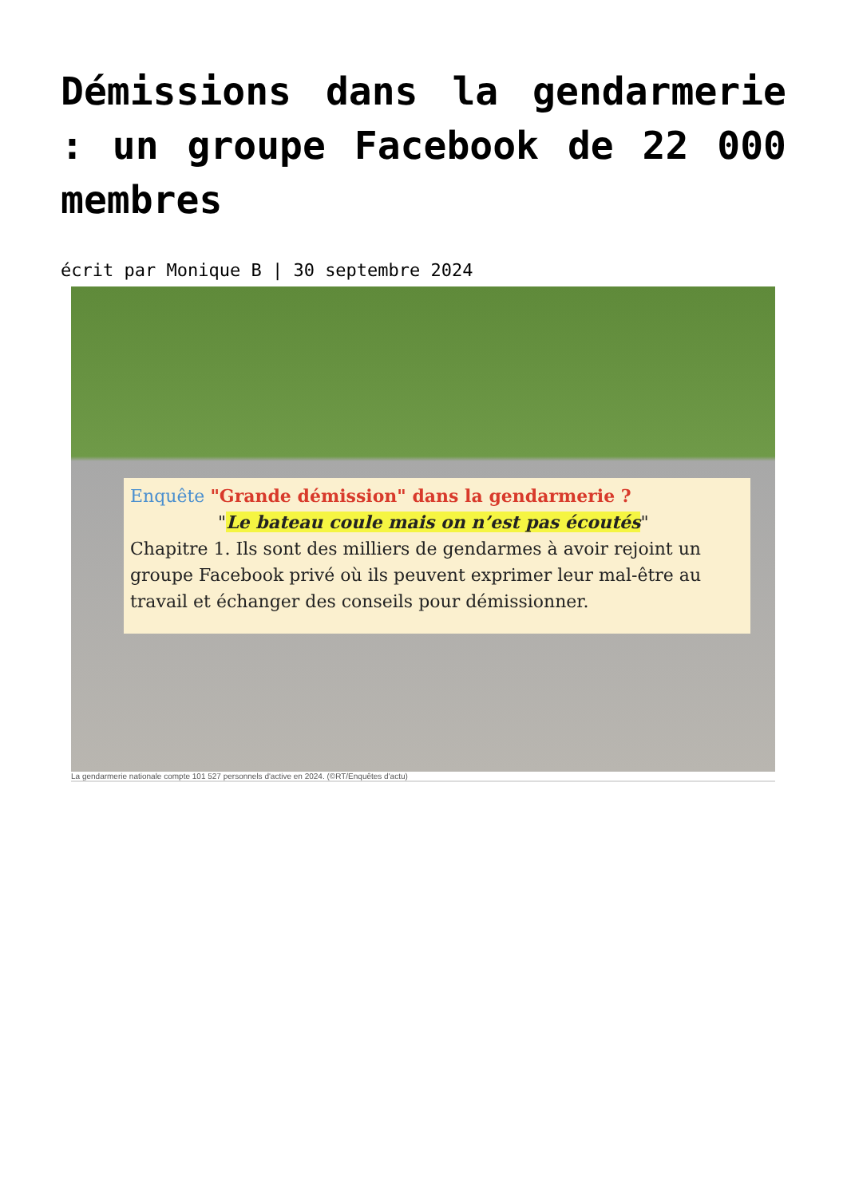Démissions dans la gendarmerie : un groupe Facebook de 22 000 membres
écrit par Monique B | 30 septembre 2024
Enquête "Grande démission" dans la gendarmerie ?
"Le bateau coule mais on n’est pas écoutés"
Chapitre 1. Ils sont des milliers de gendarmes à avoir rejoint un groupe Facebook privé où ils peuvent exprimer leur mal-être au travail et échanger des conseils pour démissionner.
La gendarmerie nationale compte 101 527 personnels d'active en 2024. (©RT/Enquêtes d'actu)